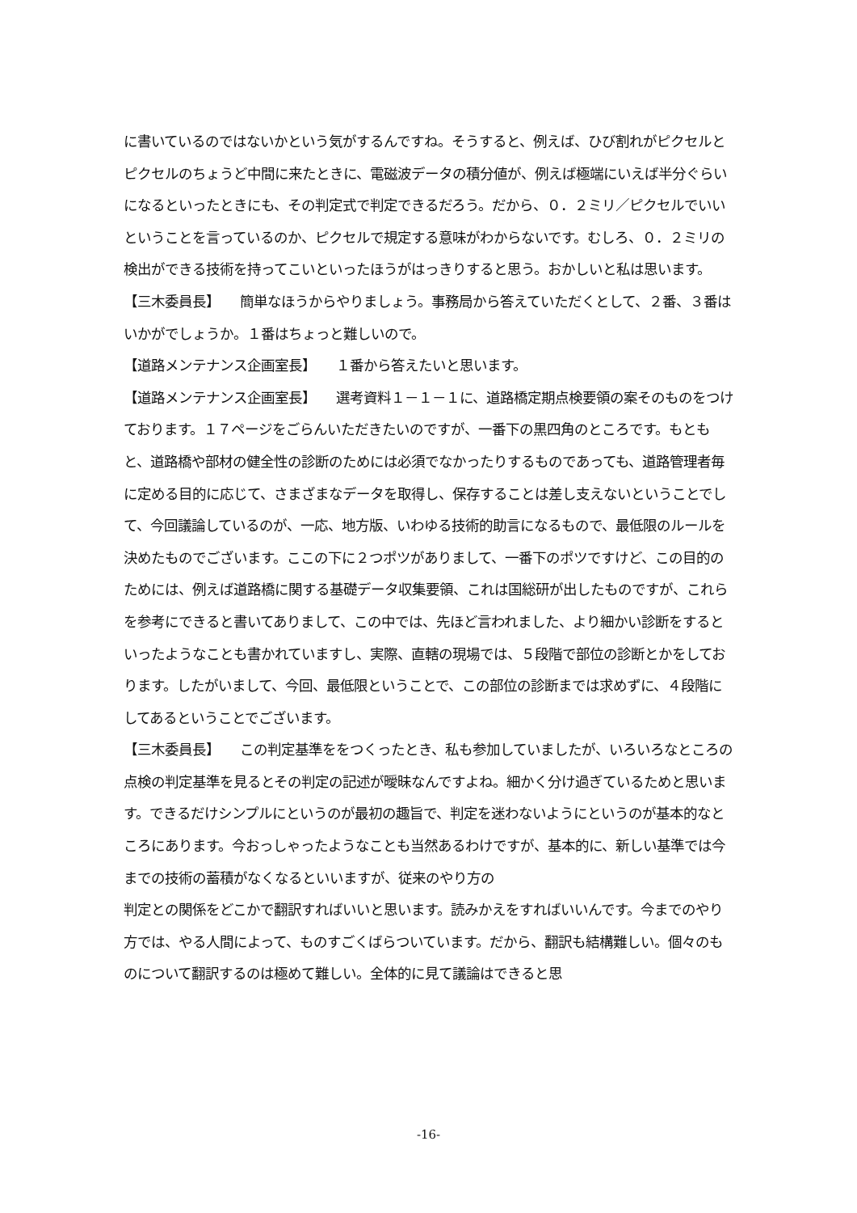に書いているのではないかという気がするんですね。そうすると、例えば、ひび割れがピクセルとピクセルのちょうど中間に来たときに、電磁波データの積分値が、例えば極端にいえば半分ぐらいになるといったときにも、その判定式で判定できるだろう。だから、０．２ミリ／ピクセルでいいということを言っているのか、ピクセルで規定する意味がわからないです。むしろ、０．２ミリの検出ができる技術を持ってこいといったほうがはっきりすると思う。おかしいと私は思います。
【三木委員長】　　簡単なほうからやりましょう。事務局から答えていただくとして、２番、３番はいかがでしょうか。１番はちょっと難しいので。
【道路メンテナンス企画室長】　　１番から答えたいと思います。
【道路メンテナンス企画室長】　　選考資料１－１－１に、道路橋定期点検要領の案そのものをつけております。１７ページをごらんいただきたいのですが、一番下の黒四角のところです。もともと、道路橋や部材の健全性の診断のためには必須でなかったりするものであっても、道路管理者毎に定める目的に応じて、さまざまなデータを取得し、保存することは差し支えないということでして、今回議論しているのが、一応、地方版、いわゆる技術的助言になるもので、最低限のルールを決めたものでございます。ここの下に２つポツがありまして、一番下のポツですけど、この目的のためには、例えば道路橋に関する基礎データ収集要領、これは国総研が出したものですが、これらを参考にできると書いてありまして、この中では、先ほど言われました、より細かい診断をするといったようなことも書かれていますし、実際、直轄の現場では、５段階で部位の診断とかをしております。したがいまして、今回、最低限ということで、この部位の診断までは求めずに、４段階にしてあるということでございます。
【三木委員長】　　この判定基準ををつくったとき、私も参加していましたが、いろいろなところの点検の判定基準を見るとその判定の記述が曖昧なんですよね。細かく分け過ぎているためと思います。できるだけシンプルにというのが最初の趣旨で、判定を迷わないようにというのが基本的なところにあります。今おっしゃったようなことも当然あるわけですが、基本的に、新しい基準では今までの技術の蓄積がなくなるといいますが、従来のやり方の
判定との関係をどこかで翻訳すればいいと思います。読みかえをすればいいんです。今までのやり方では、やる人間によって、ものすごくばらついています。だから、翻訳も結構難しい。個々のものについて翻訳するのは極めて難しい。全体的に見て議論はできると思
-16-